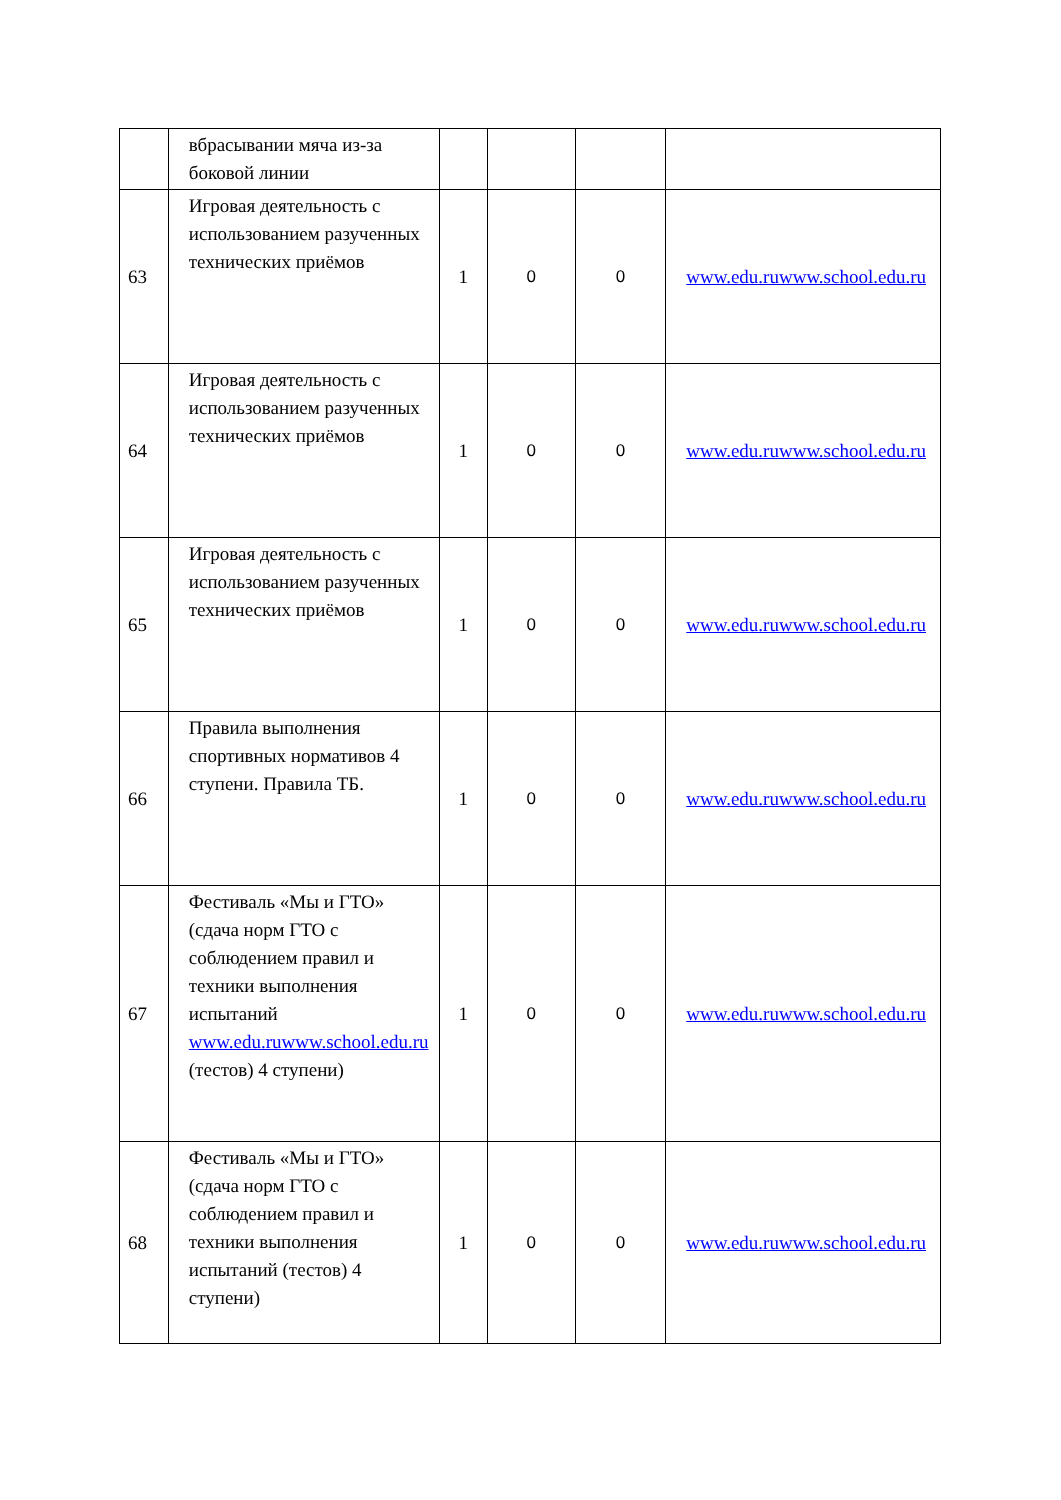| | вбрасывании мяча из-за боковой линии | | | | |
| 63 | Игровая деятельность с использованием разученных технических приёмов | 1 | 0 | 0 | www.edu.ruwww.school.edu.ru |
| 64 | Игровая деятельность с использованием разученных технических приёмов | 1 | 0 | 0 | www.edu.ruwww.school.edu.ru |
| 65 | Игровая деятельность с использованием разученных технических приёмов | 1 | 0 | 0 | www.edu.ruwww.school.edu.ru |
| 66 | Правила выполнения спортивных нормативов 4 ступени. Правила ТБ. | 1 | 0 | 0 | www.edu.ruwww.school.edu.ru |
| 67 | Фестиваль «Мы и ГТО» (сдача норм ГТО с соблюдением правил и техники выполнения испытаний www.edu.ruwww.school.edu.ru (тестов) 4 ступени) | 1 | 0 | 0 | www.edu.ruwww.school.edu.ru |
| 68 | Фестиваль «Мы и ГТО» (сдача норм ГТО с соблюдением правил и техники выполнения испытаний (тестов) 4 ступени) | 1 | 0 | 0 | www.edu.ruwww.school.edu.ru |